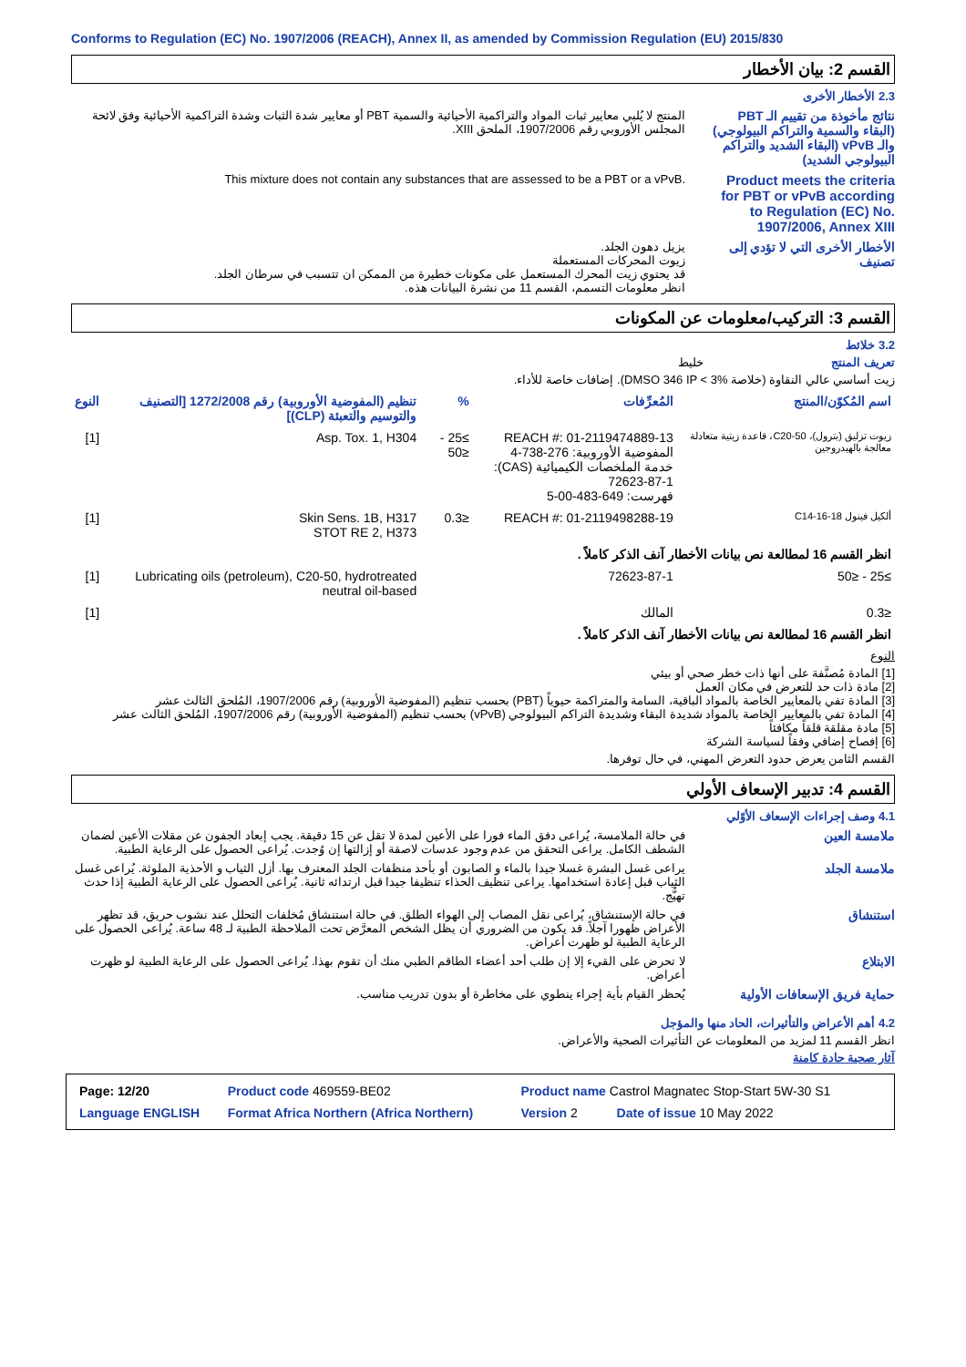Conforms to Regulation (EC) No. 1907/2006 (REACH), Annex II, as amended by Commission Regulation (EU) 2015/830
القسم 2: بيان الأخطار
2.3 الأخطار الأخرى
نتائج مأخوذة من تقييم الـ PBT (البقاء والسمية والتراكم البيولوجي) والـ vPvB (البقاء الشديد والتراكم البيولوجي الشديد)
المنتج لا يُلبي معايير ثبات المواد والتراكمية الأحيائية والسمية PBT أو معايير شدة الثبات وشدة التراكمية الأحيائية وفق لائحة المجلس الأوروبي رقم 1907/2006، الملحق XIII.
Product meets the criteria for PBT or vPvB according to Regulation (EC) No. 1907/2006, Annex XIII
This mixture does not contain any substances that are assessed to be a PBT or a vPvB.
الأخطار الأخرى التي لا تؤدي إلى تصنيف
يزيل دهون الجلد.
زيوت المحركات المستعملة
قد يحتوي زيت المحرك المستعمل على مكونات خطيرة من الممكن ان تتسبب في سرطان الجلد.
انظر معلومات التسمم، القسم 11 من نشرة البيانات هذه.
القسم 3: التركيب/معلومات عن المكونات
3.2 خلائط
تعريف المنتج خليط
زيت أساسي عالي النقاوة (خلاصة DMSO 346 IP < 3%). إضافات خاصة للأداء.
| اسم المُكوّن/المنتج | المُعرِّفات | % | تنظيم (المفوضية الأوروبية) رقم 1272/2008 [التصنيف والتوسيم والتعبئة (CLP)] | النوع |
| --- | --- | --- | --- | --- |
| زيوت تزليق (بترول)، C20-50، قاعدة زيتية متعادلة معالجة بالهيدروجين | REACH #: 01-2119474889-13 المفوضية الأوروبية: 276-738-4 خدمة الملخصات الكيميائية (CAS): 72623-87-1 فهرست: 649-483-00-5 | ≥25 - ≤50 | Asp. Tox. 1, H304 | [1] |
| ألكيل فينول C14-16-18 | REACH #: 01-2119498288-19 | ≤0.3 | Skin Sens. 1B, H317 STOT RE 2, H373 | [1] |
| انظر القسم 16 لمطالعة نص بيانات الأخطار آنف الذكر كاملاً . | | | | |
| ≥25 - ≤50 | 72623-87-1 | | Lubricating oils (petroleum), C20-50, hydrotreated neutral oil-based | [1] |
| ≤0.3 | المالك | | | [1] |
| انظر القسم 16 لمطالعة نص بيانات الأخطار آنف الذكر كاملاً . | | | | |
النوع
[1] المادة مُصنَّفة على أنها ذات خطر صحي أو بيئي
[2] مادة ذات حد للتعرض في مكان العمل
[3] المادة تفي بالمعايير الخاصة بالمواد الباقية، السامة والمتراكمة حيوياً (PBT) بحسب تنظيم (المفوضية الأوروبية) رقم 1907/2006، المُلحق الثالث عشر
[4] المادة تفي بالمعايير الخاصة بالمواد شديدة البقاء وشديدة التراكم البيولوجي (vPvB) بحسب تنظيم (المفوضية الأوروبية) رقم 1907/2006، المُلحق الثالث عشر
[5] مادة مقلقة قلقاً مكافئاً
[6] إفصاح إضافي وفقاً لسياسة الشركة
القسم الثامن يعرض حدود التعرض المهني، في حال توفرها.
القسم 4: تدبير الإسعاف الأولي
4.1 وصف إجراءات الإسعاف الأوّلي
ملامسة العين في حالة الملامسة، يُراعى دفق الماء فورا على الأعين لمدة لا تقل عن 15 دقيقة. يجب إبعاد الجفون عن مقلات الأعين لضمان الشطف الكامل. يراعى التحقق من عدم وجود عدسات لاصقة أو إزالتها إن وُجدت. يُراعى الحصول على الرعاية الطبية.
ملامسة الجلد يراعى غسل البشرة غسلا جيدا بالماء و الصابون أو بأحد منظفات الجلد المعترف بها. أزل الثياب و الأحذية الملوثة. يُراعى غسل الثياب قبل إعادة استخدامها. يراعى تنظيف الحذاء تنظيفا جيدا قبل ارتدائه ثانية. يُراعى الحصول على الرعاية الطبية إذا حدث تهيُّج.
استنشاق في حالة الإستنشاق، يُراعى نقل المصاب إلى الهواء الطلق. في حالة استنشاق مُخلفات التحلل عند نشوب حريق، قد تظهر الأعراض ظهورا آجلاً. قد يكون من الضروري أن يظل الشخص المعرَّض تحت الملاحظة الطبية لـ 48 ساعة. يُراعى الحصول على الرعاية الطبية لو ظهرت أعراض.
الابتلاع لا تحرض على القيء إلا إن طلب أحد أعضاء الطاقم الطبي منك أن تقوم بهذا. يُراعى الحصول على الرعاية الطبية لو ظهرت أعراض.
حماية فريق الإسعافات الأولية
يُحظر القيام بأية إجراء ينطوي على مخاطرة أو بدون تدريب مناسب.
4.2 أهم الأعراض والتأثيرات، الحاد منها والمؤجل
انظر القسم 11 لمزيد من المعلومات عن التأثيرات الصحية والأعراض.
آثار صحية حادة كامنة
| Product name Castrol Magnatec Stop-Start 5W-30 S1 | Product code 469559-BE02 | Page: 12/20 |
| Version 2 Date of issue 10 May 2022 | Format Africa Northern (Africa Northern) | Language ENGLISH |